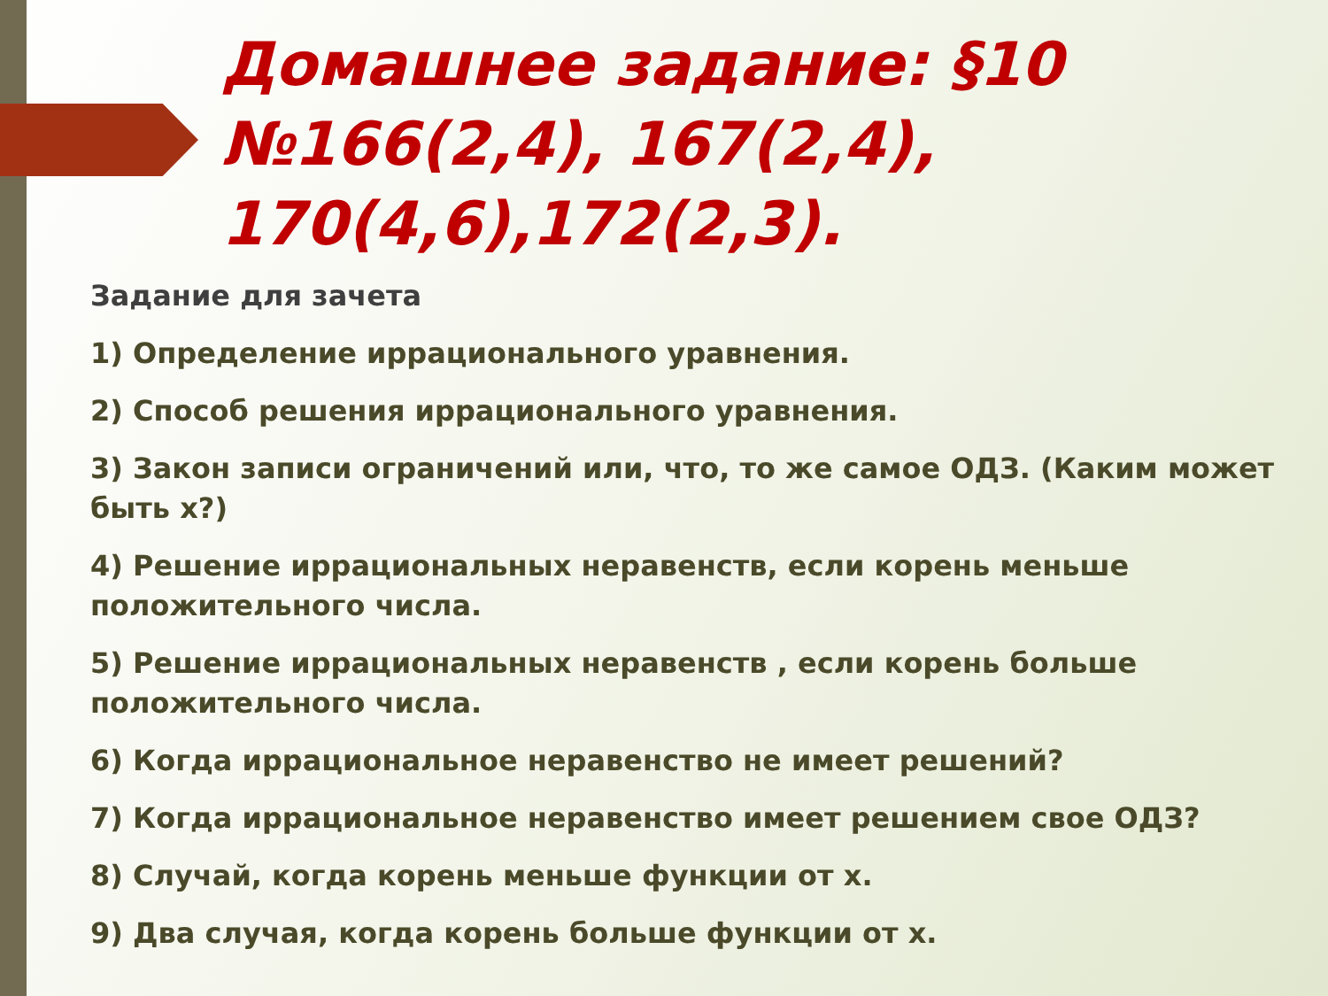Домашнее задание: §10 №166(2,4), 167(2,4), 170(4,6),172(2,3).
Задание для зачета
1) Определение иррационального уравнения.
2) Способ решения иррационального уравнения.
3) Закон записи ограничений или, что, то же самое ОДЗ. (Каким может быть х?)
4) Решение иррациональных неравенств, если корень меньше положительного числа.
5) Решение иррациональных неравенств , если корень больше положительного числа.
6) Когда иррациональное неравенство не имеет решений?
7) Когда иррациональное неравенство имеет решением свое ОДЗ?
8) Случай, когда корень меньше функции от х.
9) Два случая, когда корень больше функции от х.